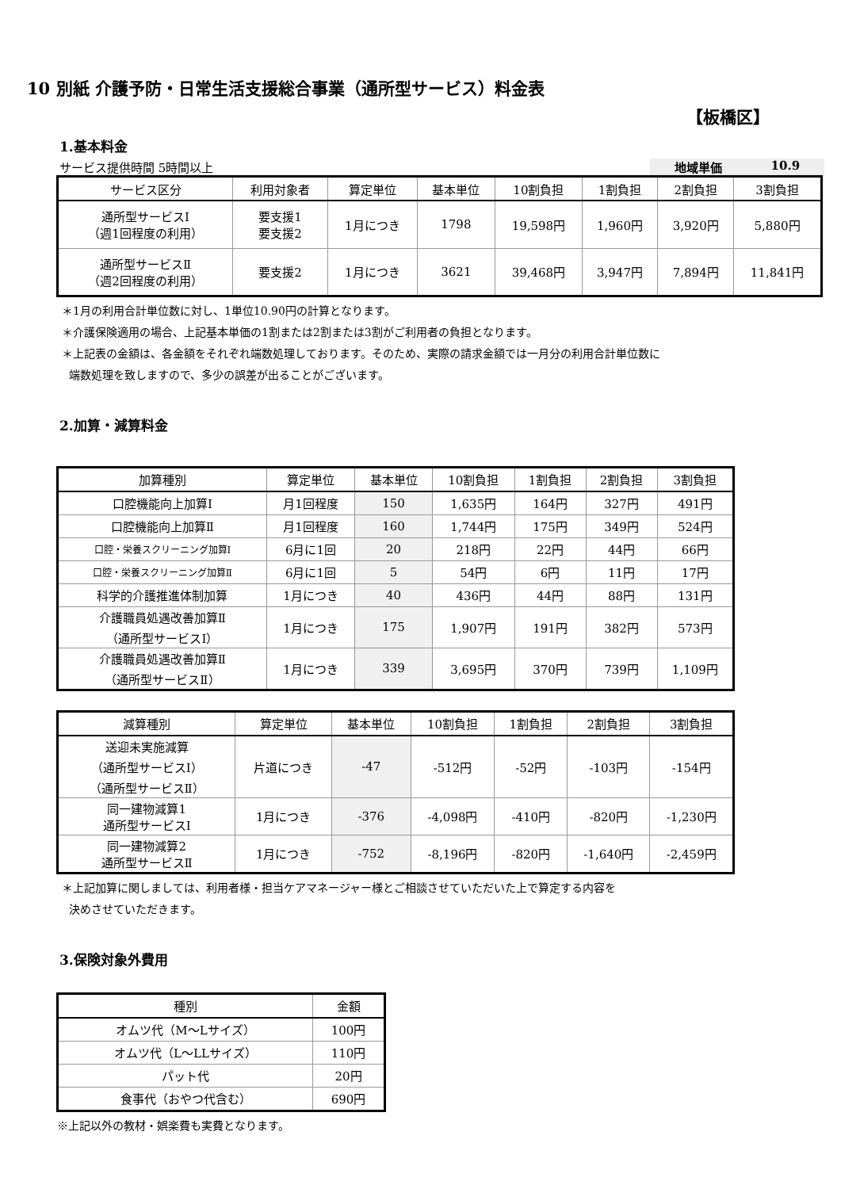10 別紙 介護予防・日常生活支援総合事業（通所型サービス）料金表
【板橋区】
1.基本料金
サービス提供時間 5時間以上 地域単価 10.9
| サービス区分 | 利用対象者 | 算定単位 | 基本単位 | 10割負担 | 1割負担 | 2割負担 | 3割負担 |
| --- | --- | --- | --- | --- | --- | --- | --- |
| 通所型サービスⅠ （週1回程度の利用） | 要支援1 要支援2 | 1月につき | 1798 | 19,598円 | 1,960円 | 3,920円 | 5,880円 |
| 通所型サービスⅡ （週2回程度の利用） | 要支援2 | 1月につき | 3621 | 39,468円 | 3,947円 | 7,894円 | 11,841円 |
＊1月の利用合計単位数に対し、1単位10.90円の計算となります。
＊介護保険適用の場合、上記基本単価の1割または2割または3割がご利用者の負担となります。
＊上記表の金額は、各金額をそれぞれ端数処理しております。そのため、実際の請求金額では一月分の利用合計単位数に
端数処理を致しますので、多少の誤差が出ることがございます。
2.加算・減算料金
| 加算種別 | 算定単位 | 基本単位 | 10割負担 | 1割負担 | 2割負担 | 3割負担 |
| --- | --- | --- | --- | --- | --- | --- |
| 口腔機能向上加算Ⅰ | 月1回程度 | 150 | 1,635円 | 164円 | 327円 | 491円 |
| 口腔機能向上加算Ⅱ | 月1回程度 | 160 | 1,744円 | 175円 | 349円 | 524円 |
| 口腔・栄養スクリーニング加算Ⅰ | 6月に1回 | 20 | 218円 | 22円 | 44円 | 66円 |
| 口腔・栄養スクリーニング加算Ⅱ | 6月に1回 | 5 | 54円 | 6円 | 11円 | 17円 |
| 科学的介護推進体制加算 | 1月につき | 40 | 436円 | 44円 | 88円 | 131円 |
| 介護職員処遇改善加算Ⅱ （通所型サービスⅠ） | 1月につき | 175 | 1,907円 | 191円 | 382円 | 573円 |
| 介護職員処遇改善加算Ⅱ （通所型サービスⅡ） | 1月につき | 339 | 3,695円 | 370円 | 739円 | 1,109円 |
| 減算種別 | 算定単位 | 基本単位 | 10割負担 | 1割負担 | 2割負担 | 3割負担 |
| --- | --- | --- | --- | --- | --- | --- |
| 送迎未実施減算 （通所型サービスⅠ） （通所型サービスⅡ） | 片道につき | -47 | -512円 | -52円 | -103円 | -154円 |
| 同一建物減算1 通所型サービスⅠ | 1月につき | -376 | -4,098円 | -410円 | -820円 | -1,230円 |
| 同一建物減算2 通所型サービスⅡ | 1月につき | -752 | -8,196円 | -820円 | -1,640円 | -2,459円 |
＊上記加算に関しましては、利用者様・担当ケアマネージャー様とご相談させていただいた上で算定する内容を
決めさせていただきます。
3.保険対象外費用
| 種別 | 金額 |
| --- | --- |
| オムツ代（M～Lサイズ） | 100円 |
| オムツ代（L～LLサイズ） | 110円 |
| パット代 | 20円 |
| 食事代（おやつ代含む） | 690円 |
※上記以外の教材・娯楽費も実費となります。